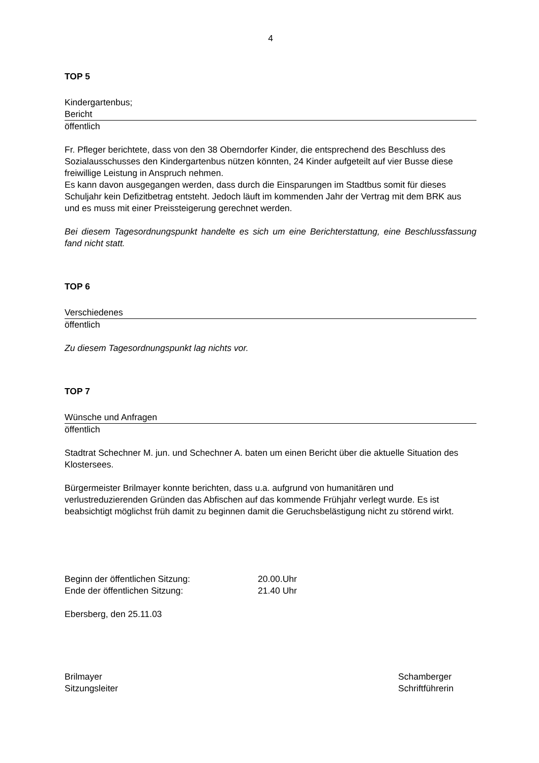4
TOP 5
Kindergartenbus;
Bericht
öffentlich
Fr. Pfleger berichtete, dass von den 38 Oberndorfer Kinder, die entsprechend des Beschluss des Sozialausschusses den Kindergartenbus nützen könnten, 24 Kinder aufgeteilt auf vier Busse diese freiwillige Leistung in Anspruch nehmen.
Es kann davon ausgegangen werden, dass durch die Einsparungen im Stadtbus somit für dieses Schuljahr kein Defizitbetrag entsteht. Jedoch läuft im kommenden Jahr der Vertrag mit dem BRK aus und es muss mit einer Preissteigerung gerechnet werden.
Bei diesem Tagesordnungspunkt handelte es sich um eine Berichterstattung, eine Beschlussfassung fand nicht statt.
TOP 6
Verschiedenes
öffentlich
Zu diesem Tagesordnungspunkt lag nichts vor.
TOP 7
Wünsche und Anfragen
öffentlich
Stadtrat Schechner M. jun. und Schechner A. baten um einen Bericht über die aktuelle Situation des Klostersees.
Bürgermeister Brilmayer konnte berichten, dass u.a. aufgrund von humanitären und verlustreduzierenden Gründen das Abfischen auf das kommende Frühjahr verlegt wurde. Es ist beabsichtigt möglichst früh damit zu beginnen damit die Geruchsbelästigung nicht zu störend wirkt.
Beginn der öffentlichen Sitzung: 20.00.Uhr
Ende der öffentlichen Sitzung: 21.40 Uhr
Ebersberg, den 25.11.03
Brilmayer
Sitzungsleiter
Schamberger
Schriftführerin